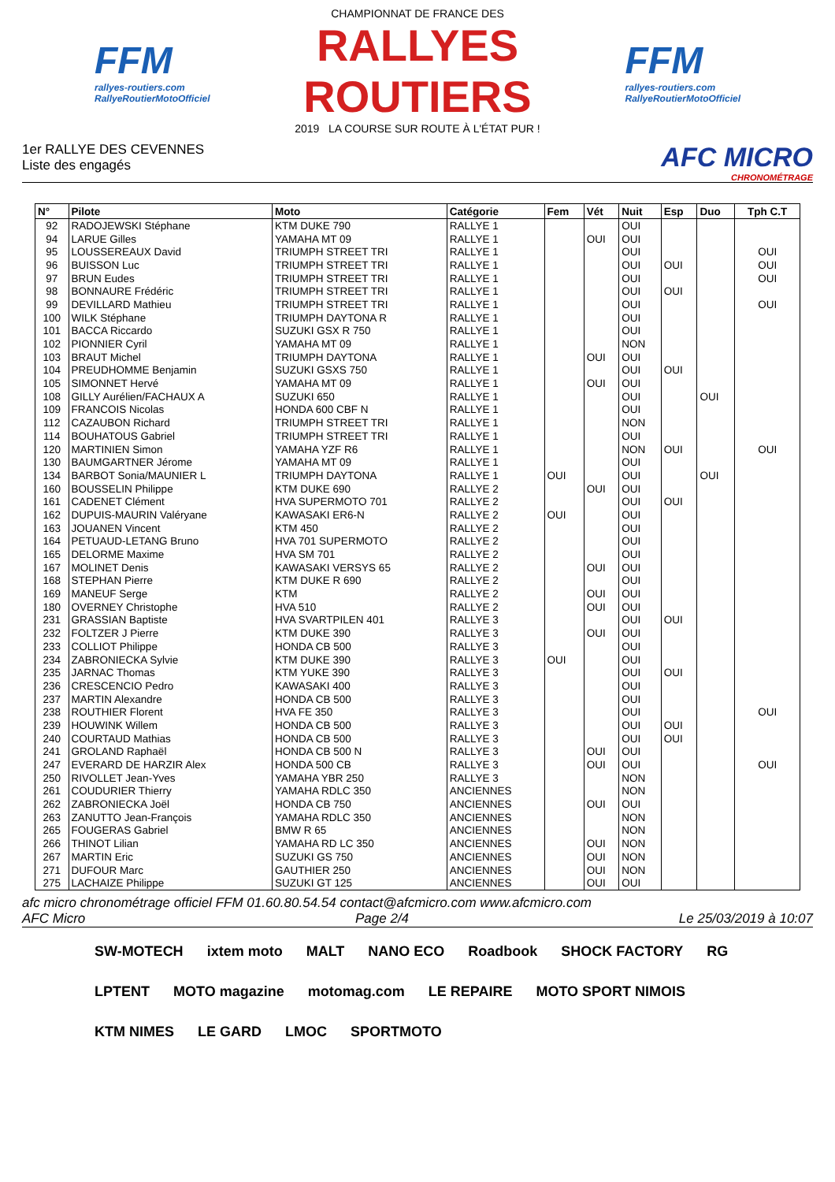FFM
rallyes-routiers.com
RallyeRoutierMotoOfficiel
CHAMPIONNAT DE FRANCE DES
RALLYES ROUTIERS
2019 LA COURSE SUR ROUTE À L'ÉTAT PUR !
FFM
rallyes-routiers.com
RallyeRoutierMotoOfficiel
1er RALLYE DES CEVENNES
Liste des engagés
AFC MICRO
CHRONOMÉTRAGE
| N° | Pilote | Moto | Catégorie | Fem | Vét | Nuit | Esp | Duo | Tph C.T |
| --- | --- | --- | --- | --- | --- | --- | --- | --- | --- |
| 92 | RADOJEWSKI Stéphane | KTM DUKE 790 | RALLYE 1 | | | OUI | | | |
| 94 | LARUE Gilles | YAMAHA MT 09 | RALLYE 1 | | OUI | OUI | | | |
| 95 | LOUSSEREAUX David | TRIUMPH STREET TRI | RALLYE 1 | | | OUI | | | OUI |
| 96 | BUISSON Luc | TRIUMPH STREET TRI | RALLYE 1 | | | OUI | OUI | | OUI |
| 97 | BRUN Eudes | TRIUMPH STREET TRI | RALLYE 1 | | | OUI | | | OUI |
| 98 | BONNAURE Frédéric | TRIUMPH STREET TRI | RALLYE 1 | | | OUI | OUI | | |
| 99 | DEVILLARD Mathieu | TRIUMPH STREET TRI | RALLYE 1 | | | OUI | | | OUI |
| 100 | WILK Stéphane | TRIUMPH DAYTONA R | RALLYE 1 | | | OUI | | | |
| 101 | BACCA Riccardo | SUZUKI GSX R 750 | RALLYE 1 | | | OUI | | | |
| 102 | PIONNIER Cyril | YAMAHA MT 09 | RALLYE 1 | | | NON | | | |
| 103 | BRAUT Michel | TRIUMPH DAYTONA | RALLYE 1 | | OUI | OUI | | | |
| 104 | PREUDHOMME Benjamin | SUZUKI GSXS 750 | RALLYE 1 | | | OUI | OUI | | |
| 105 | SIMONNET Hervé | YAMAHA MT 09 | RALLYE 1 | | OUI | OUI | | | |
| 108 | GILLY Aurélien/FACHAUX A | SUZUKI 650 | RALLYE 1 | | | OUI | | OUI | |
| 109 | FRANCOIS Nicolas | HONDA 600 CBF N | RALLYE 1 | | | OUI | | | |
| 112 | CAZAUBON Richard | TRIUMPH STREET TRI | RALLYE 1 | | | NON | | | |
| 114 | BOUHATOUS Gabriel | TRIUMPH STREET TRI | RALLYE 1 | | | OUI | | | |
| 120 | MARTINIEN Simon | YAMAHA YZF R6 | RALLYE 1 | | | NON | OUI | | OUI |
| 130 | BAUMGARTNER Jérome | YAMAHA MT 09 | RALLYE 1 | | | OUI | | | |
| 134 | BARBOT Sonia/MAUNIER L | TRIUMPH DAYTONA | RALLYE 1 | OUI | | OUI | | OUI | |
| 160 | BOUSSELIN Philippe | KTM DUKE 690 | RALLYE 2 | | OUI | OUI | | | |
| 161 | CADENET Clément | HVA SUPERMOTO 701 | RALLYE 2 | | | OUI | OUI | | |
| 162 | DUPUIS-MAURIN Valéryane | KAWASAKI ER6-N | RALLYE 2 | OUI | | OUI | | | |
| 163 | JOUANEN Vincent | KTM 450 | RALLYE 2 | | | OUI | | | |
| 164 | PETUAUD-LETANG Bruno | HVA 701 SUPERMOTO | RALLYE 2 | | | OUI | | | |
| 165 | DELORME Maxime | HVA SM 701 | RALLYE 2 | | | OUI | | | |
| 167 | MOLINET Denis | KAWASAKI VERSYS 65 | RALLYE 2 | | OUI | OUI | | | |
| 168 | STEPHAN Pierre | KTM DUKE R 690 | RALLYE 2 | | | OUI | | | |
| 169 | MANEUF Serge | KTM | RALLYE 2 | | OUI | OUI | | | |
| 180 | OVERNEY Christophe | HVA 510 | RALLYE 2 | | OUI | OUI | | | |
| 231 | GRASSIAN Baptiste | HVA SVARTPILEN 401 | RALLYE 3 | | | OUI | OUI | | |
| 232 | FOLTZER J Pierre | KTM DUKE 390 | RALLYE 3 | | OUI | OUI | | | |
| 233 | COLLIOT Philippe | HONDA CB 500 | RALLYE 3 | | | OUI | | | |
| 234 | ZABRONIECKA Sylvie | KTM DUKE 390 | RALLYE 3 | OUI | | OUI | | | |
| 235 | JARNAC Thomas | KTM YUKE 390 | RALLYE 3 | | | OUI | OUI | | |
| 236 | CRESCENCIO Pedro | KAWASAKI 400 | RALLYE 3 | | | OUI | | | |
| 237 | MARTIN Alexandre | HONDA CB 500 | RALLYE 3 | | | OUI | | | |
| 238 | ROUTHIER Florent | HVA FE 350 | RALLYE 3 | | | OUI | | | OUI |
| 239 | HOUWINK Willem | HONDA CB 500 | RALLYE 3 | | | OUI | OUI | | |
| 240 | COURTAUD Mathias | HONDA CB 500 | RALLYE 3 | | | OUI | OUI | | |
| 241 | GROLAND Raphaël | HONDA CB 500 N | RALLYE 3 | | OUI | OUI | | | |
| 247 | EVERARD DE HARZIR Alex | HONDA 500 CB | RALLYE 3 | | OUI | OUI | | | OUI |
| 250 | RIVOLLET Jean-Yves | YAMAHA YBR 250 | RALLYE 3 | | | NON | | | |
| 261 | COUDURIER Thierry | YAMAHA RDLC 350 | ANCIENNES | | | NON | | | |
| 262 | ZABRONIECKA Joël | HONDA CB 750 | ANCIENNES | | OUI | OUI | | | |
| 263 | ZANUTTO Jean-François | YAMAHA RDLC 350 | ANCIENNES | | | NON | | | |
| 265 | FOUGERAS Gabriel | BMW R 65 | ANCIENNES | | | NON | | | |
| 266 | THINOT Lilian | YAMAHA RD LC 350 | ANCIENNES | | OUI | NON | | | |
| 267 | MARTIN Eric | SUZUKI GS 750 | ANCIENNES | | OUI | NON | | | |
| 271 | DUFOUR Marc | GAUTHIER 250 | ANCIENNES | | OUI | NON | | | |
| 275 | LACHAIZE Philippe | SUZUKI GT 125 | ANCIENNES | | OUI | OUI | | | |
afc micro chronométrage officiel FFM 01.60.80.54.54 contact@afcmicro.com www.afcmicro.com
AFC Micro Page 2/4 Le 25/03/2019 à 10:07
SW-MOTECH ixtem moto MALT NANO ECO Roadbook SHOCK FACTORY RG LPTENT MOTO magazine motomag.com LE REPAIRE MOTO SPORT NIMOIS KTM NIMES LE GARD LMOC SPORTMOTO